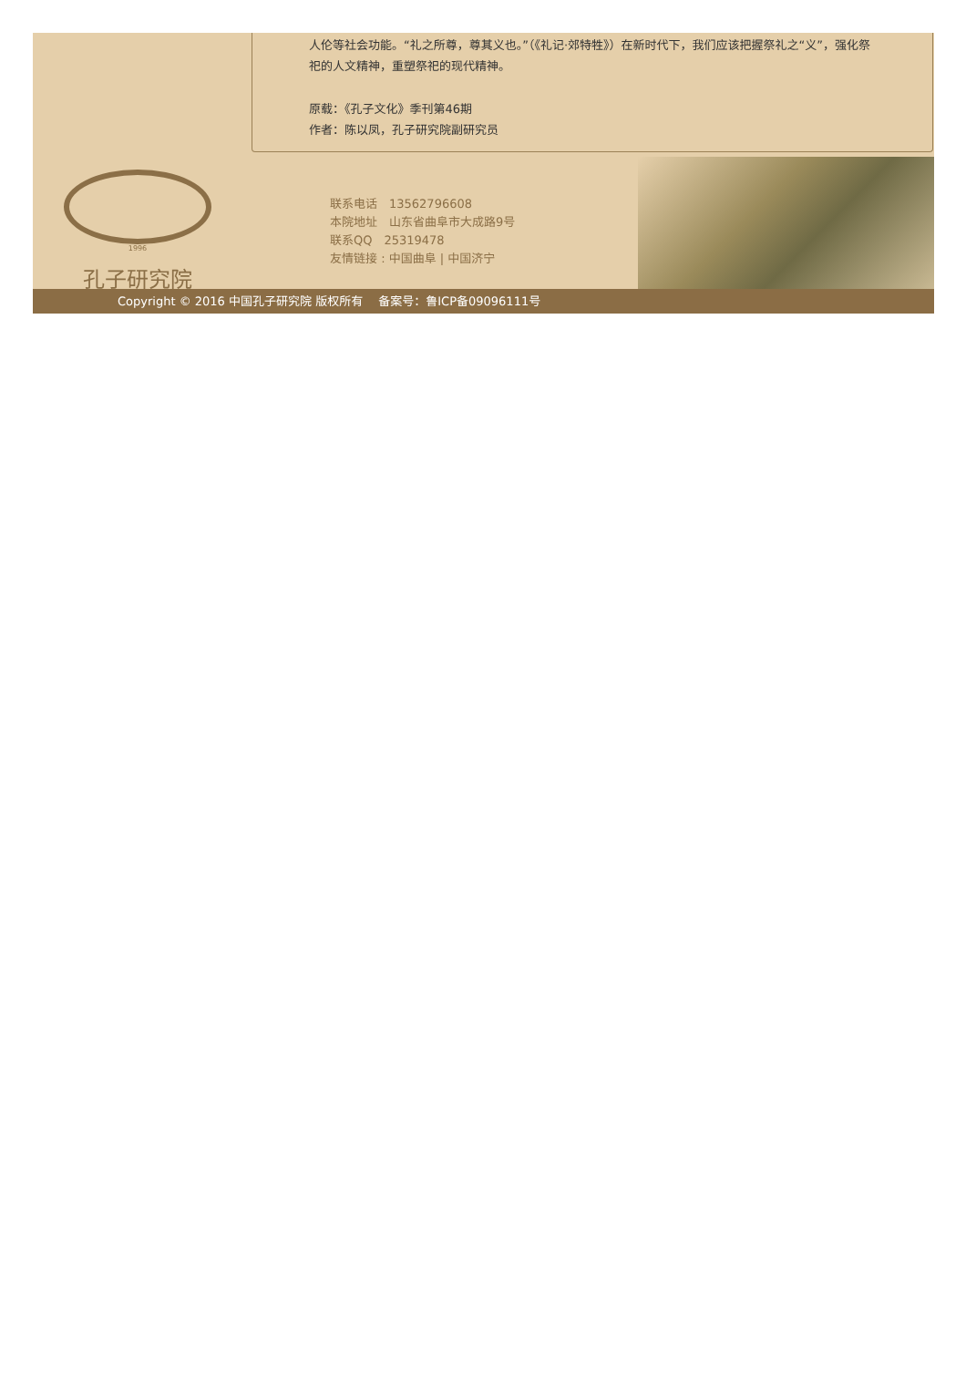人伦等社会功能。“礼之所尊，尊其义也。”（《礼记·郊特牲》）在新时代下，我们应该把握祭礼之“义”，强化祭祀的人文精神，重塑祭祀的现代精神。
原载：《孔子文化》季刊第46期
作者：陈以凤，孔子研究院副研究员
1996
孔子研究院
联系电话　13562796608
本院地址　山东省曲阜市大成路9号
联系QQ　25319478
友情链接 : 中国曲阜 | 中国济宁
Copyright © 2016 中国孔子研究院 版权所有　 备案号：鲁ICP备09096111号